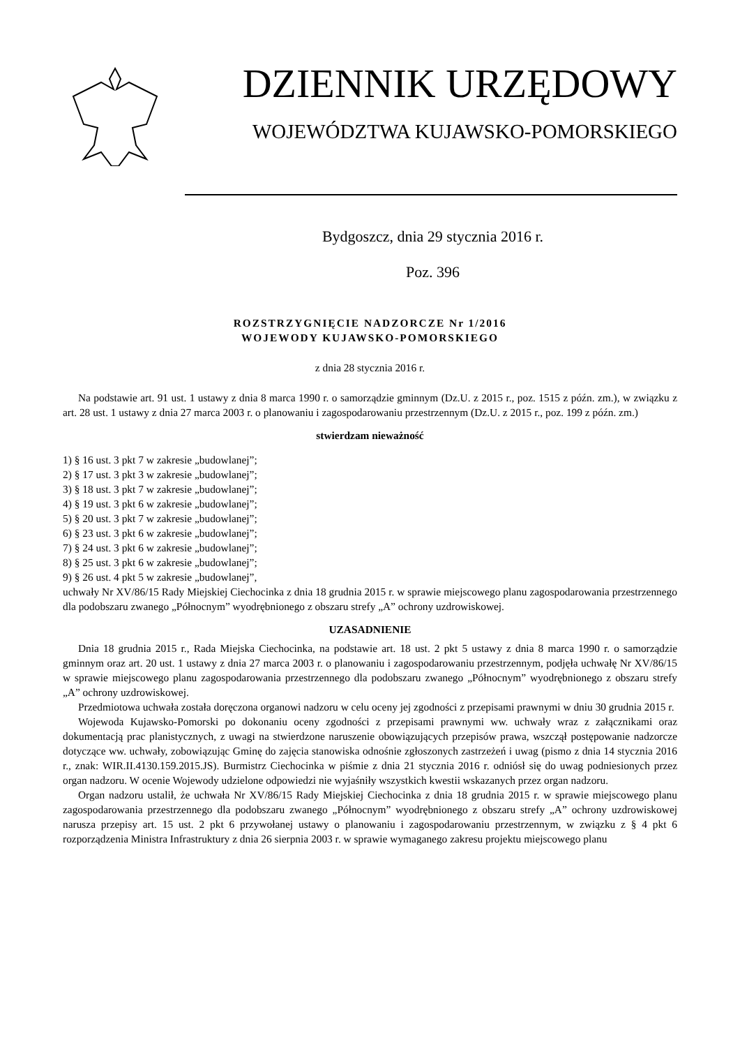DZIENNIK URZĘDOWY
WOJEWÓDZTWA KUJAWSKO-POMORSKIEGO
Bydgoszcz, dnia 29 stycznia 2016 r.
Poz. 396
ROZSTRZYGNIĘCIE NADZORCZE Nr 1/2016
WOJEWODY KUJAWSKO-POMORSKIEGO
z dnia 28 stycznia 2016 r.
Na podstawie art. 91 ust. 1 ustawy z dnia 8 marca 1990 r. o samorządzie gminnym (Dz.U. z 2015 r., poz. 1515 z późn. zm.), w związku z art. 28 ust. 1 ustawy z dnia 27 marca 2003 r. o planowaniu i zagospodarowaniu przestrzennym (Dz.U. z 2015 r., poz. 199 z późn. zm.)
stwierdzam nieważność
1) § 16 ust. 3 pkt 7 w zakresie „budowlanej”;
2) § 17 ust. 3 pkt 3 w zakresie „budowlanej”;
3) § 18 ust. 3 pkt 7 w zakresie „budowlanej”;
4) § 19 ust. 3 pkt 6 w zakresie „budowlanej”;
5) § 20 ust. 3 pkt 7 w zakresie „budowlanej”;
6) § 23 ust. 3 pkt 6 w zakresie „budowlanej”;
7) § 24 ust. 3 pkt 6 w zakresie „budowlanej”;
8) § 25 ust. 3 pkt 6 w zakresie „budowlanej”;
9) § 26 ust. 4 pkt 5 w zakresie „budowlanej”,
uchwały Nr XV/86/15 Rady Miejskiej Ciechocinka z dnia 18 grudnia 2015 r. w sprawie miejscowego planu zagospodarowania przestrzennego dla podobszaru zwanego „Północnym” wyodrębnionego z obszaru strefy „A” ochrony uzdrowiskowej.
UZASADNIENIE
Dnia 18 grudnia 2015 r., Rada Miejska Ciechocinka, na podstawie art. 18 ust. 2 pkt 5 ustawy z dnia 8 marca 1990 r. o samorządzie gminnym oraz art. 20 ust. 1 ustawy z dnia 27 marca 2003 r. o planowaniu i zagospodarowaniu przestrzennym, podjęła uchwałę Nr XV/86/15 w sprawie miejscowego planu zagospodarowania przestrzennego dla podobszaru zwanego „Północnym” wyodrębnionego z obszaru strefy „A” ochrony uzdrowiskowej.
Przedmiotowa uchwała została doręczona organowi nadzoru w celu oceny jej zgodności z przepisami prawnymi w dniu 30 grudnia 2015 r.
Wojewoda Kujawsko-Pomorski po dokonaniu oceny zgodności z przepisami prawnymi ww. uchwały wraz z załącznikami oraz dokumentacją prac planistycznych, z uwagi na stwierdzone naruszenie obowiązujących przepisów prawa, wszczął postępowanie nadzorcze dotyczące ww. uchwały, zobowiązując Gminę do zajęcia stanowiska odnośnie zgłoszonych zastrzeżeń i uwag (pismo z dnia 14 stycznia 2016 r., znak: WIR.II.4130.159.2015.JS). Burmistrz Ciechocinka w piśmie z dnia 21 stycznia 2016 r. odniósł się do uwag podniesionych przez organ nadzoru. W ocenie Wojewody udzielone odpowiedzi nie wyjaśniły wszystkich kwestii wskazanych przez organ nadzoru.
Organ nadzoru ustalił, że uchwała Nr XV/86/15 Rady Miejskiej Ciechocinka z dnia 18 grudnia 2015 r. w sprawie miejscowego planu zagospodarowania przestrzennego dla podobszaru zwanego „Północnym” wyodrębnionego z obszaru strefy „A” ochrony uzdrowiskowej narusza przepisy art. 15 ust. 2 pkt 6 przywołanej ustawy o planowaniu i zagospodarowaniu przestrzennym, w związku z § 4 pkt 6 rozporządzenia Ministra Infrastruktury z dnia 26 sierpnia 2003 r. w sprawie wymaganego zakresu projektu miejscowego planu